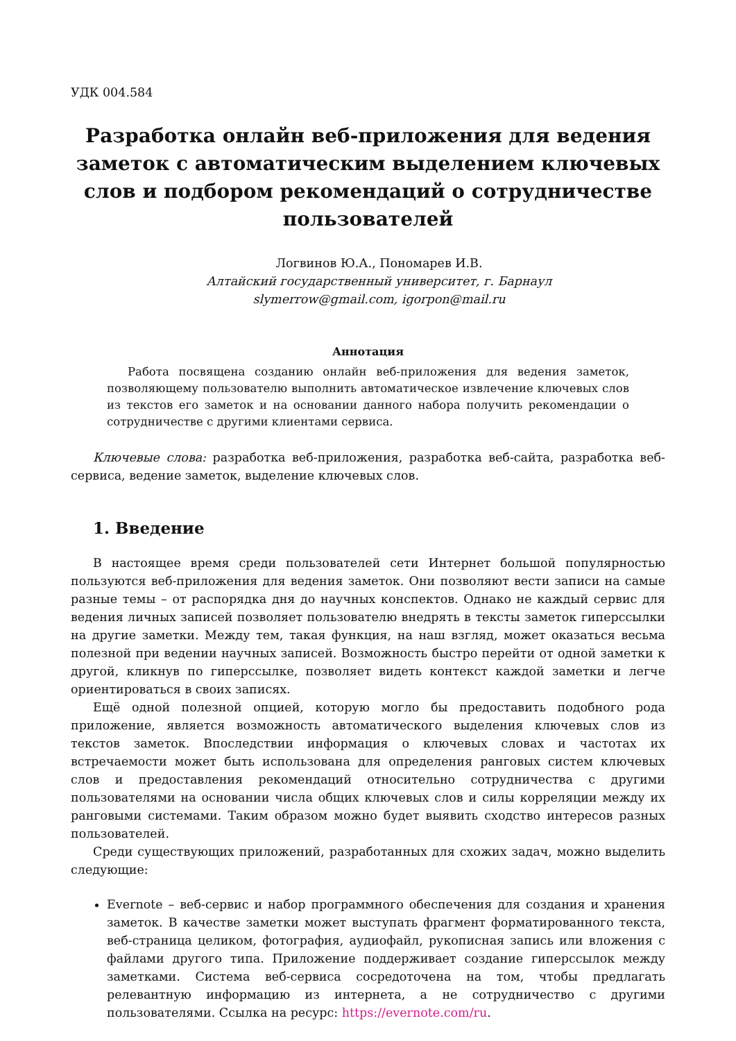УДК 004.584
Разработка онлайн веб-приложения для ведения заметок с автоматическим выделением ключевых слов и подбором рекомендаций о сотрудничестве пользователей
Логвинов Ю.А., Пономарев И.В.
Алтайский государственный университет, г. Барнаул
slymerrow@gmail.com, igorpon@mail.ru
Аннотация
Работа посвящена созданию онлайн веб-приложения для ведения заметок, позволяющему пользователю выполнить автоматическое извлечение ключевых слов из текстов его заметок и на основании данного набора получить рекомендации о сотрудничестве с другими клиентами сервиса.
Ключевые слова: разработка веб-приложения, разработка веб-сайта, разработка веб-сервиса, ведение заметок, выделение ключевых слов.
1. Введение
В настоящее время среди пользователей сети Интернет большой популярностью пользуются веб-приложения для ведения заметок. Они позволяют вести записи на самые разные темы – от распорядка дня до научных конспектов. Однако не каждый сервис для ведения личных записей позволяет пользователю внедрять в тексты заметок гиперссылки на другие заметки. Между тем, такая функция, на наш взгляд, может оказаться весьма полезной при ведении научных записей. Возможность быстро перейти от одной заметки к другой, кликнув по гиперссылке, позволяет видеть контекст каждой заметки и легче ориентироваться в своих записях.
Ещё одной полезной опцией, которую могло бы предоставить подобного рода приложение, является возможность автоматического выделения ключевых слов из текстов заметок. Впоследствии информация о ключевых словах и частотах их встречаемости может быть использована для определения ранговых систем ключевых слов и предоставления рекомендаций относительно сотрудничества с другими пользователями на основании числа общих ключевых слов и силы корреляции между их ранговыми системами. Таким образом можно будет выявить сходство интересов разных пользователей.
Среди существующих приложений, разработанных для схожих задач, можно выделить следующие:
Evernote – веб-сервис и набор программного обеспечения для создания и хранения заметок. В качестве заметки может выступать фрагмент форматированного текста, веб-страница целиком, фотография, аудиофайл, рукописная запись или вложения с файлами другого типа. Приложение поддерживает создание гиперссылок между заметками. Система веб-сервиса сосредоточена на том, чтобы предлагать релевантную информацию из интернета, а не сотрудничество с другими пользователями. Ссылка на ресурс: https://evernote.com/ru.